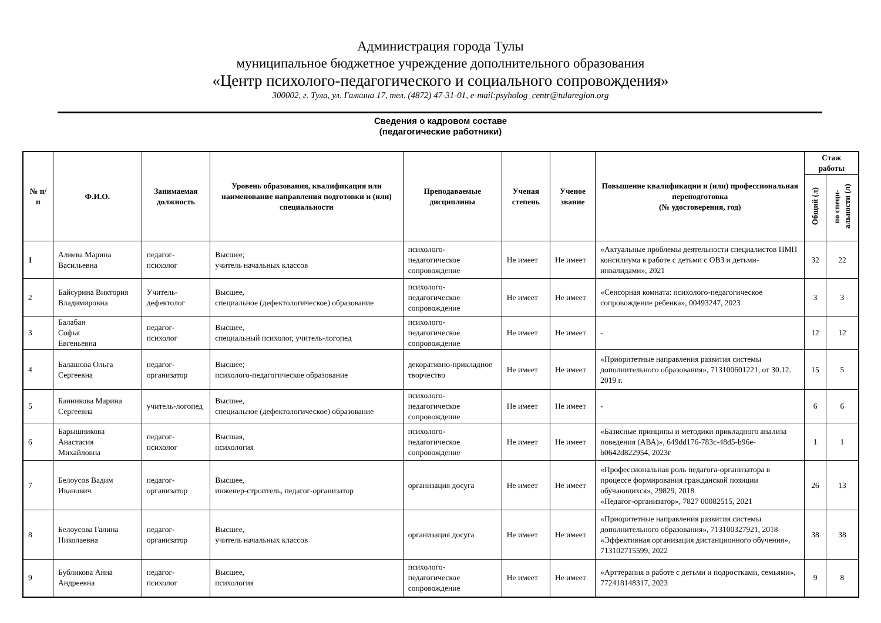Администрация города Тулы
муниципальное бюджетное учреждение дополнительного образования
«Центр психолого-педагогического и социального сопровождения»
300002, г. Тула, ул. Галкина 17, тел. (4872) 47-31-01, e-mail:psyholog_centr@tularegion.org
Сведения о кадровом составе
(педагогические работники)
| № п/п | Ф.И.О. | Занимаемая должность | Уровень образования, квалификация или наименование направления подготовки и (или) специальности | Преподаваемые дисциплины | Ученая степень | Ученое звание | Повышение квалификации и (или) профессиональная переподготовка (№ удостоверения, год) | Стаж работы | |
| --- | --- | --- | --- | --- | --- | --- | --- | --- | --- |
| | | | | | | | | Общий (л) | по специ- альности (л) |
| 1 | Алиева Марина Васильевна | педагог-психолог | Высшее; учитель начальных классов | психолого-педагогическое сопровождение | Не имеет | Не имеет | «Актуальные проблемы деятельности специалистов ПМП консилиума в работе с детьми с ОВЗ и детьми-инвалидами», 2021 | 32 | 22 |
| 2 | Байсурина Виктория Владимировна | Учитель-дефектолог | Высшее, специальное (дефектологическое) образование | психолого-педагогическое сопровождение | Не имеет | Не имеет | «Сенсорная комната: психолого-педагогическое сопровождение ребенка», 00493247, 2023 | 3 | 3 |
| 3 | Балабан Софья Евгеньевна | педагог-психолог | Высшее, специальный психолог, учитель-логопед | психолого-педагогическое сопровождение | Не имеет | Не имеет | - | 12 | 12 |
| 4 | Балашова Ольга Сергеевна | педагог-организатор | Высшее; психолого-педагогическое образование | декоративно-прикладное творчество | Не имеет | Не имеет | «Приоритетные направления развития системы дополнительного образования», 713100601221, от 30.12. 2019 г. | 15 | 5 |
| 5 | Банникова Марина Сергеевна | учитель-логопед | Высшее, специальное (дефектологическое) образование | психолого-педагогическое сопровождение | Не имеет | Не имеет | - | 6 | 6 |
| 6 | Барышникова Анастасия Михайловна | педагог-психолог | Высшая, психология | психолого-педагогическое сопровождение | Не имеет | Не имеет | «Базисные принципы и методики прикладного анализа поведения (АВА)», 649dd176-783c-48d5-b96e-b0642d822954, 2023г | 1 | 1 |
| 7 | Белоусов Вадим Иванович | педагог-организатор | Высшее, инженер-строитель, педагог-организатор | организация досуга | Не имеет | Не имеет | «Профессиональная роль педагога-организатора в процессе формирования гражданской позиции обучающихся», 29829, 2018 «Педагог-организатор», 7827 00082515, 2021 | 26 | 13 |
| 8 | Белоусова Галина Николаевна | педагог-организатор | Высшее, учитель начальных классов | организация досуга | Не имеет | Не имеет | «Приоритетные направления развития системы дополнительного образования», 713100327921, 2018 «Эффективная организация дистанционного обучения», 713102715599, 2022 | 38 | 38 |
| 9 | Бубликова Анна Андреевна | педагог-психолог | Высшее, психология | психолого-педагогическое сопровождение | Не имеет | Не имеет | «Арттерапия в работе с детьми и подростками, семьями», 772418148317, 2023 | 9 | 8 |